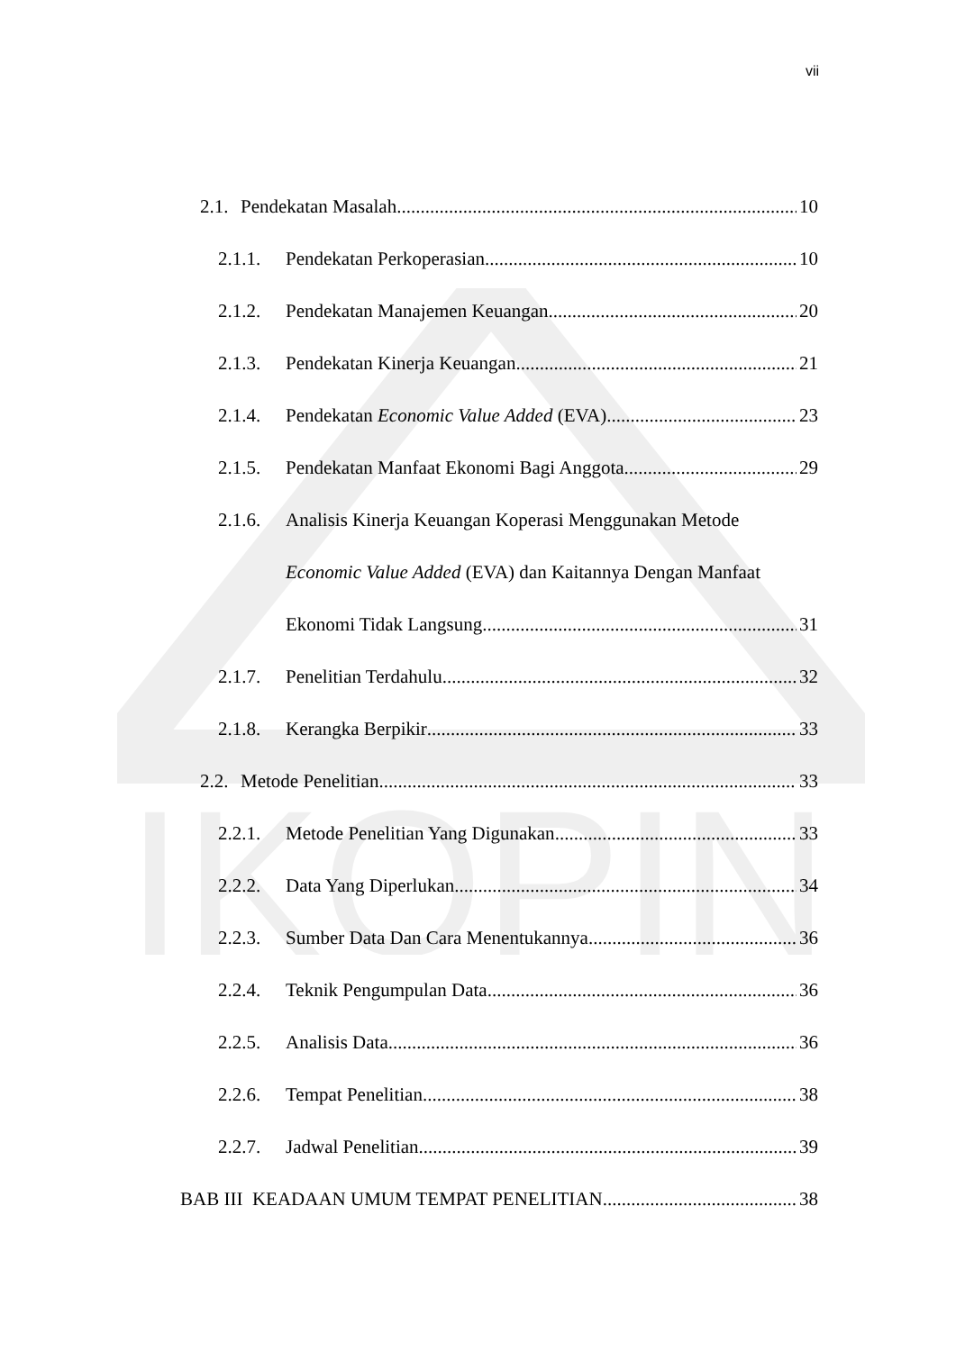IKOPIN
vii
2.1. Pendekatan Masalah 10
2.1.1. Pendekatan Perkoperasian 10
2.1.2. Pendekatan Manajemen Keuangan 20
2.1.3. Pendekatan Kinerja Keuangan 21
2.1.4. Pendekatan Economic Value Added (EVA) 23
2.1.5. Pendekatan Manfaat Ekonomi Bagi Anggota 29
2.1.6. Analisis Kinerja Keuangan Koperasi Menggunakan Metode
Economic Value Added (EVA) dan Kaitannya Dengan Manfaat
Ekonomi Tidak Langsung 31
2.1.7. Penelitian Terdahulu 32
2.1.8. Kerangka Berpikir 33
2.2. Metode Penelitian 33
2.2.1. Metode Penelitian Yang Digunakan 33
2.2.2. Data Yang Diperlukan 34
2.2.3. Sumber Data Dan Cara Menentukannya 36
2.2.4. Teknik Pengumpulan Data 36
2.2.5. Analisis Data 36
2.2.6. Tempat Penelitian 38
2.2.7. Jadwal Penelitian 39
BAB III KEADAAN UMUM TEMPAT PENELITIAN 38